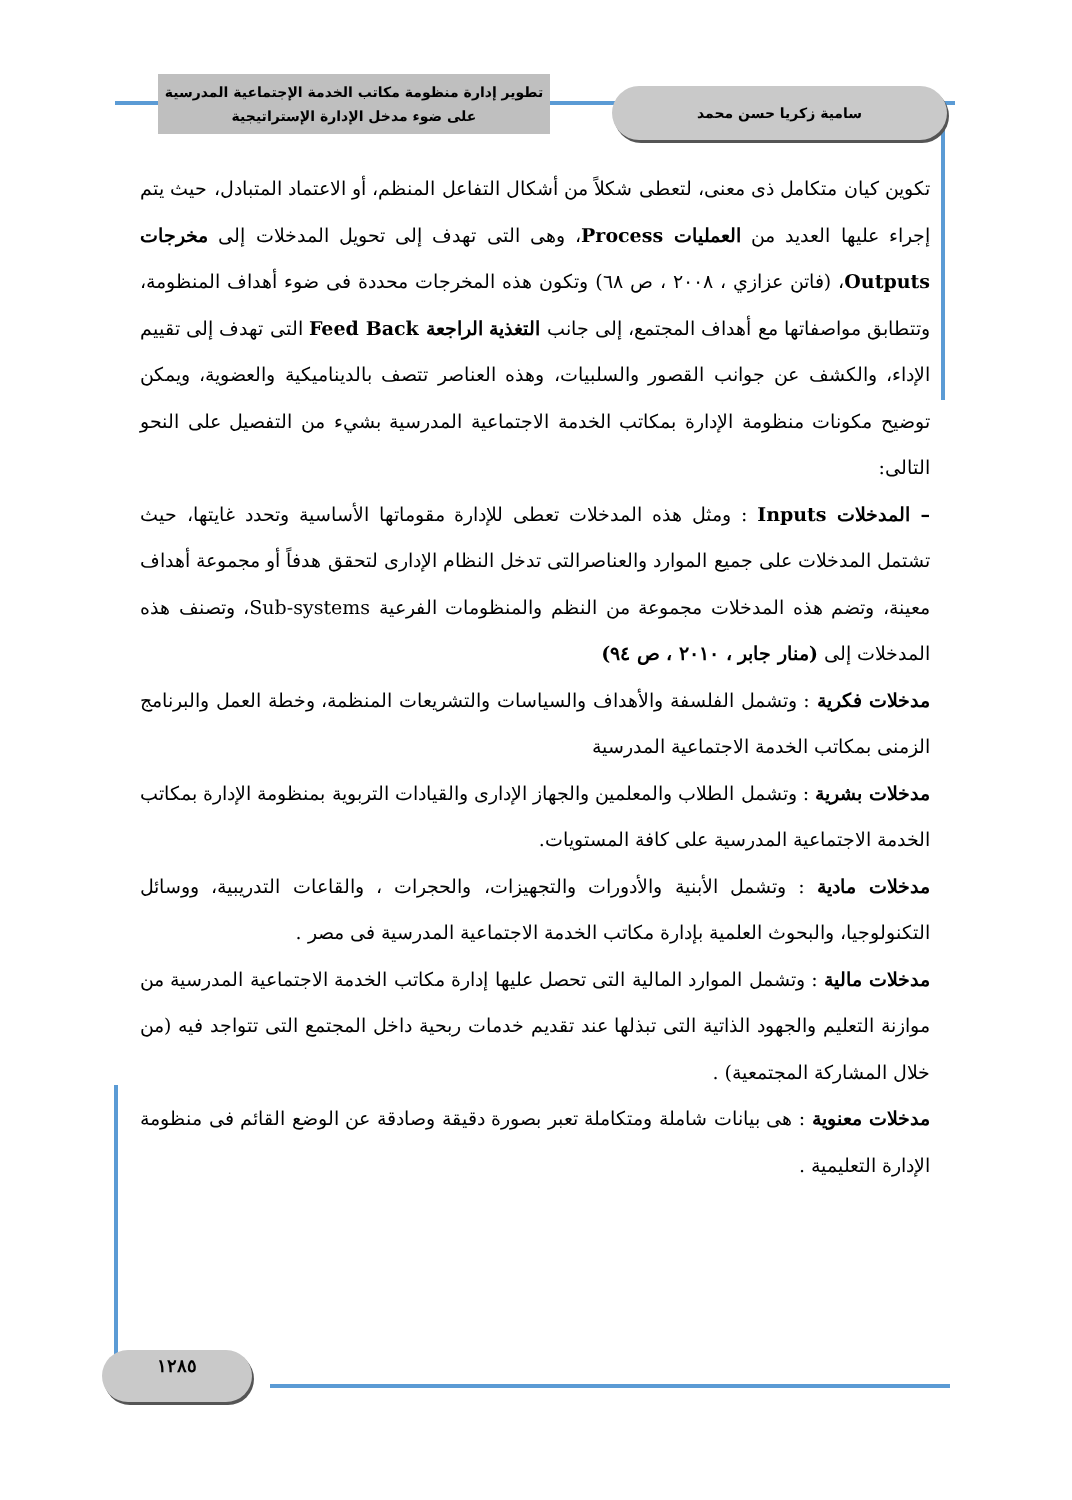سامية زكريا حسن محمد
تطوير إدارة منظومة مكاتب الخدمة الإجتماعية المدرسية
على ضوء مدخل الإدارة الإستراتيجية
تكوين كيان متكامل ذى معنى، لتعطى شكلاً من أشكال التفاعل المنظم، أو الاعتماد المتبادل، حيث يتم إجراء عليها العديد من العمليات Process، وهى التى تهدف إلى تحويل المدخلات إلى مخرجات Outputs، (فاتن عزازي ، ٢٠٠٨ ، ص ٦٨) وتكون هذه المخرجات محددة فى ضوء أهداف المنظومة، وتتطابق مواصفاتها مع أهداف المجتمع، إلى جانب التغذية الراجعة Feed Back التى تهدف إلى تقييم الإداء، والكشف عن جوانب القصور والسلبيات، وهذه العناصر تتصف بالديناميكية والعضوية، ويمكن توضيح مكونات منظومة الإدارة بمكاتب الخدمة الاجتماعية المدرسية بشيء من التفصيل على النحو التالى:
– المدخلات Inputs : ومثل هذه المدخلات تعطى للإدارة مقوماتها الأساسية وتحدد غايتها، حيث تشتمل المدخلات على جميع الموارد والعناصرالتى تدخل النظام الإدارى لتحقق هدفاً أو مجموعة أهداف معينة، وتضم هذه المدخلات مجموعة من النظم والمنظومات الفرعية Sub-systems، وتصنف هذه المدخلات إلى (منار جابر ، ٢٠١٠ ، ص ٩٤)
مدخلات فكرية : وتشمل الفلسفة والأهداف والسياسات والتشريعات المنظمة، وخطة العمل والبرنامج الزمنى بمكاتب الخدمة الاجتماعية المدرسية
مدخلات بشرية : وتشمل الطلاب والمعلمين والجهاز الإدارى والقيادات التربوية بمنظومة الإدارة بمكاتب الخدمة الاجتماعية المدرسية على كافة المستويات.
مدخلات مادية : وتشمل الأبنية والأدورات والتجهيزات، والحجرات ، والقاعات التدريبية، ووسائل التكنولوجيا، والبحوث العلمية بإدارة مكاتب الخدمة الاجتماعية المدرسية فى مصر .
مدخلات مالية : وتشمل الموارد المالية التى تحصل عليها إدارة مكاتب الخدمة الاجتماعية المدرسية من موازنة التعليم والجهود الذاتية التى تبذلها عند تقديم خدمات ربحية داخل المجتمع التى تتواجد فيه (من خلال المشاركة المجتمعية) .
مدخلات معنوية : هى بيانات شاملة ومتكاملة تعبر بصورة دقيقة وصادقة عن الوضع القائم فى منظومة الإدارة التعليمية .
١٢٨٥